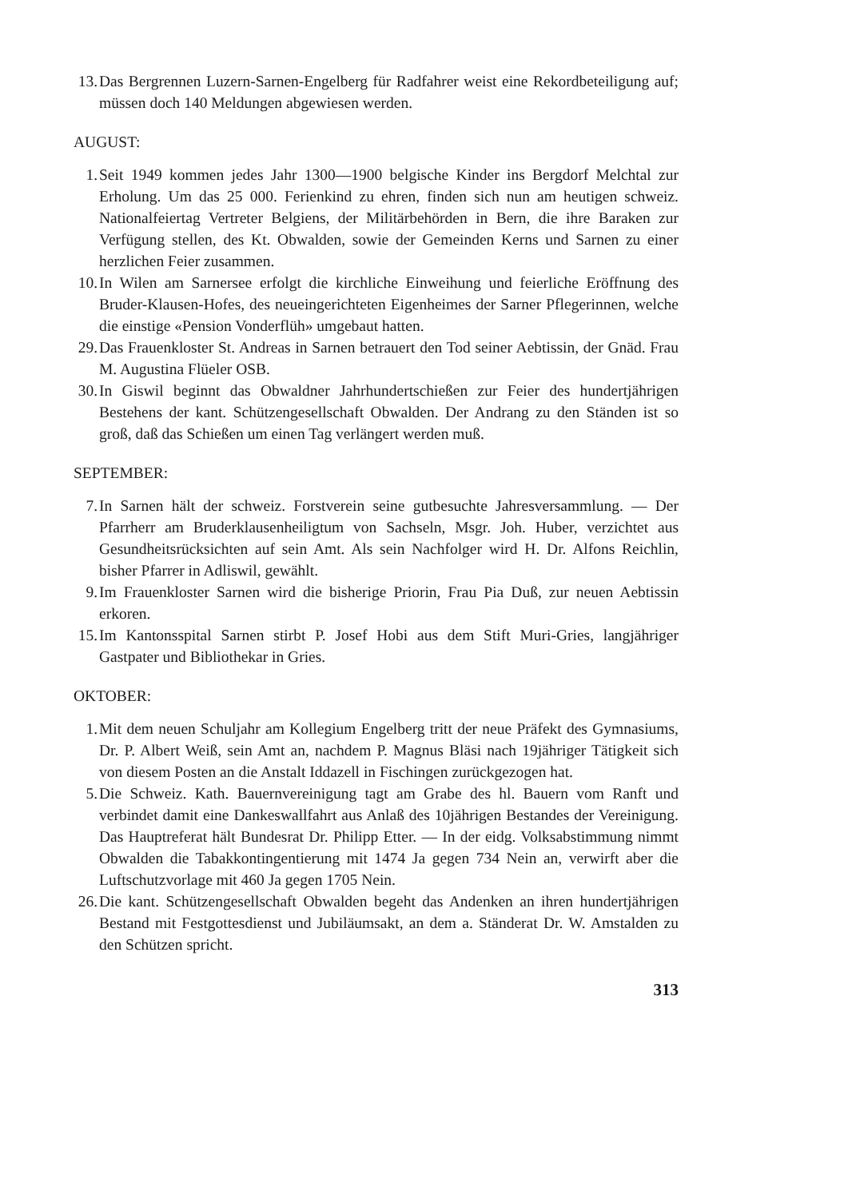13. Das Bergrennen Luzern-Sarnen-Engelberg für Radfahrer weist eine Rekordbeteiligung auf; müssen doch 140 Meldungen abgewiesen werden.
AUGUST:
1. Seit 1949 kommen jedes Jahr 1300—1900 belgische Kinder ins Bergdorf Melchtal zur Erholung. Um das 25 000. Ferienkind zu ehren, finden sich nun am heutigen schweiz. Nationalfeiertag Vertreter Belgiens, der Militärbehörden in Bern, die ihre Baraken zur Verfügung stellen, des Kt. Obwalden, sowie der Gemeinden Kerns und Sarnen zu einer herzlichen Feier zusammen.
10. In Wilen am Sarnersee erfolgt die kirchliche Einweihung und feierliche Eröffnung des Bruder-Klausen-Hofes, des neueingerichteten Eigenheimes der Sarner Pflegerinnen, welche die einstige «Pension Vonderflüh» umgebaut hatten.
29. Das Frauenkloster St. Andreas in Sarnen betrauert den Tod seiner Aebtissin, der Gnäd. Frau M. Augustina Flüeler OSB.
30. In Giswil beginnt das Obwaldner Jahrhundertschießen zur Feier des hundertjährigen Bestehens der kant. Schützengesellschaft Obwalden. Der Andrang zu den Ständen ist so groß, daß das Schießen um einen Tag verlängert werden muß.
SEPTEMBER:
7. In Sarnen hält der schweiz. Forstverein seine gutbesuchte Jahresversammlung. — Der Pfarrherr am Bruderklausenheiligtum von Sachseln, Msgr. Joh. Huber, verzichtet aus Gesundheitsrücksichten auf sein Amt. Als sein Nachfolger wird H. Dr. Alfons Reichlin, bisher Pfarrer in Adliswil, gewählt.
9. Im Frauenkloster Sarnen wird die bisherige Priorin, Frau Pia Duß, zur neuen Aebtissin erkoren.
15. Im Kantonsspital Sarnen stirbt P. Josef Hobi aus dem Stift Muri-Gries, langjähriger Gastpater und Bibliothekar in Gries.
OKTOBER:
1. Mit dem neuen Schuljahr am Kollegium Engelberg tritt der neue Präfekt des Gymnasiums, Dr. P. Albert Weiß, sein Amt an, nachdem P. Magnus Bläsi nach 19jähriger Tätigkeit sich von diesem Posten an die Anstalt Iddazell in Fischingen zurückgezogen hat.
5. Die Schweiz. Kath. Bauernvereinigung tagt am Grabe des hl. Bauern vom Ranft und verbindet damit eine Dankeswallfahrt aus Anlaß des 10jährigen Bestandes der Vereinigung. Das Hauptreferat hält Bundesrat Dr. Philipp Etter. — In der eidg. Volksabstimmung nimmt Obwalden die Tabakkontingentierung mit 1474 Ja gegen 734 Nein an, verwirft aber die Luftschutzvorlage mit 460 Ja gegen 1705 Nein.
26. Die kant. Schützengesellschaft Obwalden begeht das Andenken an ihren hundertjährigen Bestand mit Festgottesdienst und Jubiläumsakt, an dem a. Ständerat Dr. W. Amstalden zu den Schützen spricht.
313